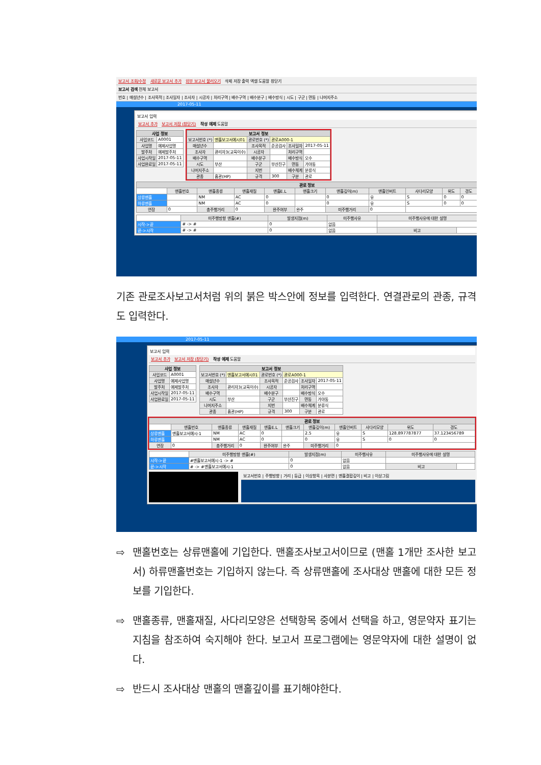보고서 조회/수정 새로운 보고서 추가 외부 보고서 불러오기 삭제 저장 출력 엑셀 도움말 창닫기
보고서 검색 전체 보고서
번호 | 매설년수 | 조사목적 | 조사일자 | 조사자 | 시공자 | 처리구역 | 배수구역 | 배수분구 | 배수방식 | 시도 | 구군 | 면동 | 나머지주소
2017-05-11
보고서 입력
보고서 추가 보고서 저장 (창닫기) 작성 예제 도움말
| 사업 정보 | |
| --- | --- |
| 사업코드 | A0001 |
| 사업명 | 예제사업명 |
| 발주처 | 예제발주처 |
| 사업시작일 | 2017-05-11 |
| 사업완료일 | 2017-05-11 |
| 보고서 정보 | | | | | |
| --- | --- | --- | --- | --- | --- |
| 보고서번호 (*) | 맨홀보고서예시01 | 관로번호 (*) | 관로A000-1 | | |
| 매설년수 | | 조사목적 | 준공검사 | 조사일자 | 2017-05-11 |
| 조사자 | 관리자3(교육이수) | 시공자 | | 처리구역 | |
| 배수구역 | | 배수분구 | | 배수방식 | 오수 |
| 시도 | 부산 | 구군 | 부산진구 | 면동 | 가야동 |
| 나머지주소 | | 지번 | | 배수체계 | 분류식 |
| 관종 | 흄관(HP) | 규격 | 300 | 구분 | 관로 |
| 관로 정보 | | | | | | | | | | |
| --- | --- | --- | --- | --- | --- | --- | --- | --- | --- | --- |
| | 맨홀번호 | 맨홀종류 | 맨홀재질 | 맨홀E.L | 맨홀크기 | 맨홀깊이(m) | 맨홀인버트 | 사다리모양 | 위도 | 경도 |
| 상류맨홀 | | NM | AC | 0 | | 0 | 유 | S | 0 | 0 |
| 하류맨홀 | | NM | AC | 0 | | 0 | 유 | S | 0 | 0 |
| 연장 | 0 | 총주행거리 | 0 | 완주여부 | 완주 | 미주행거리 | 0 | | | |
| | 미주행방향 맨홀(#) | 발생지점(m) | 미주행사유 | 미주행사유에 대한 설명 | |
| 시작->끝 | # -> # | 0 | 없음 | | |
| 끝->시작 | # -> # | 0 | 없음 | 비고 | |
기존 관로조사보고서처럼 위의 붉은 박스안에 정보를 입력한다. 연결관로의 관종, 규격도 입력한다.
2017-05-11
보고서 입력
보고서 추가 보고서 저장 (창닫기) 작성 예제 도움말
| 사업 정보 | |
| --- | --- |
| 사업코드 | A0001 |
| 사업명 | 예제사업명 |
| 발주처 | 예제발주처 |
| 사업시작일 | 2017-05-11 |
| 사업완료일 | 2017-05-11 |
| 보고서 정보 | | | | | |
| --- | --- | --- | --- | --- | --- |
| 보고서번호 (*) | 맨홀보고서예시01 | 관로번호 (*) | 관로A000-1 | | |
| 매설년수 | | 조사목적 | 준공검사 | 조사일자 | 2017-05-11 |
| 조사자 | 관리자3(교육이수) | 시공자 | | 처리구역 | |
| 배수구역 | | 배수분구 | | 배수방식 | 오수 |
| 시도 | 부산 | 구군 | 부산진구 | 면동 | 가야동 |
| 나머지주소 | | 지번 | | 배수체계 | 분류식 |
| 관종 | 흄관(HP) | 규격 | 300 | 구분 | 관로 |
| 관로 정보 | | | | | | | | | | |
| --- | --- | --- | --- | --- | --- | --- | --- | --- | --- | --- |
| | 맨홀번호 | 맨홀종류 | 맨홀재질 | 맨홀E.L | 맨홀크기 | 맨홀깊이(m) | 맨홀인버트 | 사다리모양 | 위도 | 경도 |
| 상류맨홀 | 맨홀보고서예시-1 | NM | AC | 0 | | 2.5 | 유 | S | 128.897787877 | 37.123456789 |
| 하류맨홀 | | NM | AC | 0 | | 0 | 유 | S | 0 | 0 |
| 연장 | 0 | 총주행거리 | 0 | 완주여부 | 완주 | 미주행거리 | 0 | | | |
| | 미주행방향 맨홀(#) | 발생지점(m) | 미주행사유 | 미주행사유에 대한 설명 | |
| 시작->끝 | #맨홀보고서예시-1 -> # | 0 | 없음 | | |
| 끝->시작 | # -> #맨홀보고서예시-1 | 0 | 없음 | 비고 | |
보고서번호 | 주행방향 | 거리 | 등급 | 이상항목 | 사분면 | 맨홀결합깊이 | 비고 | 이상그림
⇨ 맨홀번호는 상류맨홀에 기입한다. 맨홀조사보고서이므로 (맨홀 1개만 조사한 보고서) 하류맨홀번호는 기입하지 않는다. 즉 상류맨홀에 조사대상 맨홀에 대한 모든 정보를 기입한다.
⇨ 맨홀종류, 맨홀재질, 사다리모양은 선택항목 중에서 선택을 하고, 영문약자 표기는 지침을 참조하여 숙지해야 한다. 보고서 프로그램에는 영문약자에 대한 설명이 없다.
⇨ 반드시 조사대상 맨홀의 맨홀깊이를 표기해야한다.